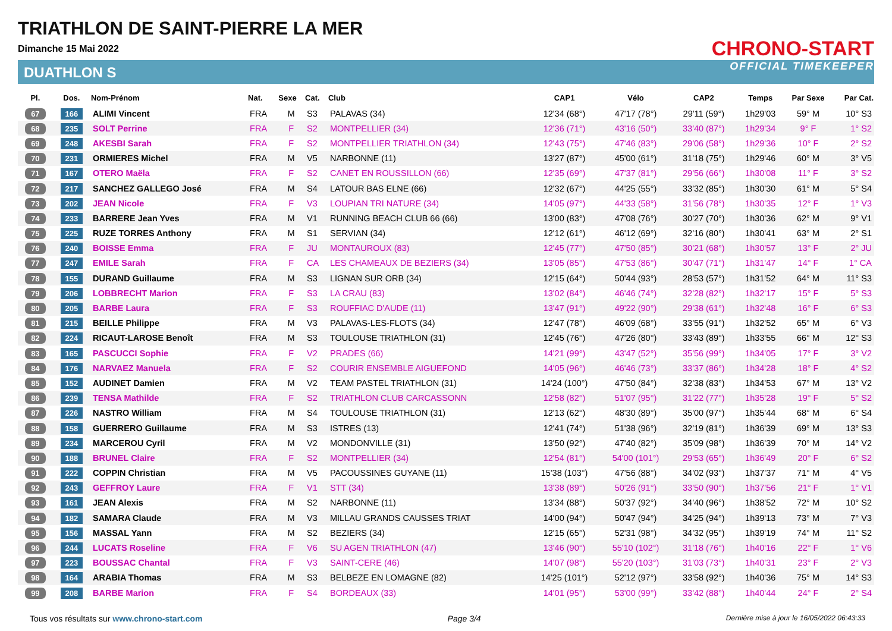TRIATHLON DE SAINT-PIERRE LA MER
Dimanche 15 Mai 2022
DUATHLON S
CHRONO-START
OFFICIAL TIMEKEEPER
| Pl. | Dos. | Nom-Prénom | Nat. | Sexe | Cat. | Club | CAP1 | Vélo | CAP2 | Temps | Par Sexe | Par Cat. |
| --- | --- | --- | --- | --- | --- | --- | --- | --- | --- | --- | --- | --- |
| 67 | 166 | ALIMI Vincent | FRA | M | S3 | PALAVAS (34) | 12'34 (68°) | 47'17 (78°) | 29'11 (59°) | 1h29'03 | 59° M | 10° S3 |
| 68 | 235 | SOLT Perrine | FRA | F | S2 | MONTPELLIER (34) | 12'36 (71°) | 43'16 (50°) | 33'40 (87°) | 1h29'34 | 9° F | 1° S2 |
| 69 | 248 | AKESBI Sarah | FRA | F | S2 | MONTPELLIER TRIATHLON (34) | 12'43 (75°) | 47'46 (83°) | 29'06 (58°) | 1h29'36 | 10° F | 2° S2 |
| 70 | 231 | ORMIERES Michel | FRA | M | V5 | NARBONNE (11) | 13'27 (87°) | 45'00 (61°) | 31'18 (75°) | 1h29'46 | 60° M | 3° V5 |
| 71 | 167 | OTERO Maëla | FRA | F | S2 | CANET EN ROUSSILLON (66) | 12'35 (69°) | 47'37 (81°) | 29'56 (66°) | 1h30'08 | 11° F | 3° S2 |
| 72 | 217 | SANCHEZ GALLEGO José | FRA | M | S4 | LATOUR BAS ELNE (66) | 12'32 (67°) | 44'25 (55°) | 33'32 (85°) | 1h30'30 | 61° M | 5° S4 |
| 73 | 202 | JEAN Nicole | FRA | F | V3 | LOUPIAN TRI NATURE (34) | 14'05 (97°) | 44'33 (58°) | 31'56 (78°) | 1h30'35 | 12° F | 1° V3 |
| 74 | 233 | BARRERE Jean Yves | FRA | M | V1 | RUNNING BEACH CLUB 66 (66) | 13'00 (83°) | 47'08 (76°) | 30'27 (70°) | 1h30'36 | 62° M | 9° V1 |
| 75 | 225 | RUZE TORRES Anthony | FRA | M | S1 | SERVIAN (34) | 12'12 (61°) | 46'12 (69°) | 32'16 (80°) | 1h30'41 | 63° M | 2° S1 |
| 76 | 240 | BOISSE Emma | FRA | F | JU | MONTAUROUX (83) | 12'45 (77°) | 47'50 (85°) | 30'21 (68°) | 1h30'57 | 13° F | 2° JU |
| 77 | 247 | EMILE Sarah | FRA | F | CA | LES CHAMEAUX DE BEZIERS (34) | 13'05 (85°) | 47'53 (86°) | 30'47 (71°) | 1h31'47 | 14° F | 1° CA |
| 78 | 155 | DURAND Guillaume | FRA | M | S3 | LIGNAN SUR ORB (34) | 12'15 (64°) | 50'44 (93°) | 28'53 (57°) | 1h31'52 | 64° M | 11° S3 |
| 79 | 206 | LOBBRECHT Marion | FRA | F | S3 | LA CRAU (83) | 13'02 (84°) | 46'46 (74°) | 32'28 (82°) | 1h32'17 | 15° F | 5° S3 |
| 80 | 205 | BARBE Laura | FRA | F | S3 | ROUFFIAC D'AUDE (11) | 13'47 (91°) | 49'22 (90°) | 29'38 (61°) | 1h32'48 | 16° F | 6° S3 |
| 81 | 215 | BEILLE Philippe | FRA | M | V3 | PALAVAS-LES-FLOTS (34) | 12'47 (78°) | 46'09 (68°) | 33'55 (91°) | 1h32'52 | 65° M | 6° V3 |
| 82 | 224 | RICAUT-LAROSE Benoît | FRA | M | S3 | TOULOUSE TRIATHLON (31) | 12'45 (76°) | 47'26 (80°) | 33'43 (89°) | 1h33'55 | 66° M | 12° S3 |
| 83 | 165 | PASCUCCI Sophie | FRA | F | V2 | PRADES (66) | 14'21 (99°) | 43'47 (52°) | 35'56 (99°) | 1h34'05 | 17° F | 3° V2 |
| 84 | 176 | NARVAEZ Manuela | FRA | F | S2 | COURIR ENSEMBLE AIGUEFOND | 14'05 (96°) | 46'46 (73°) | 33'37 (86°) | 1h34'28 | 18° F | 4° S2 |
| 85 | 152 | AUDINET Damien | FRA | M | V2 | TEAM PASTEL TRIATHLON (31) | 14'24 (100°) | 47'50 (84°) | 32'38 (83°) | 1h34'53 | 67° M | 13° V2 |
| 86 | 239 | TENSA Mathilde | FRA | F | S2 | TRIATHLON CLUB CARCASSONN | 12'58 (82°) | 51'07 (95°) | 31'22 (77°) | 1h35'28 | 19° F | 5° S2 |
| 87 | 226 | NASTRO William | FRA | M | S4 | TOULOUSE TRIATHLON (31) | 12'13 (62°) | 48'30 (89°) | 35'00 (97°) | 1h35'44 | 68° M | 6° S4 |
| 88 | 158 | GUERRERO Guillaume | FRA | M | S3 | ISTRES (13) | 12'41 (74°) | 51'38 (96°) | 32'19 (81°) | 1h36'39 | 69° M | 13° S3 |
| 89 | 234 | MARCEROU Cyril | FRA | M | V2 | MONDONVILLE (31) | 13'50 (92°) | 47'40 (82°) | 35'09 (98°) | 1h36'39 | 70° M | 14° V2 |
| 90 | 188 | BRUNEL Claire | FRA | F | S2 | MONTPELLIER (34) | 12'54 (81°) | 54'00 (101°) | 29'53 (65°) | 1h36'49 | 20° F | 6° S2 |
| 91 | 222 | COPPIN Christian | FRA | M | V5 | PACOUSSINES GUYANE (11) | 15'38 (103°) | 47'56 (88°) | 34'02 (93°) | 1h37'37 | 71° M | 4° V5 |
| 92 | 243 | GEFFROY Laure | FRA | F | V1 | STT (34) | 13'38 (89°) | 50'26 (91°) | 33'50 (90°) | 1h37'56 | 21° F | 1° V1 |
| 93 | 161 | JEAN Alexis | FRA | M | S2 | NARBONNE (11) | 13'34 (88°) | 50'37 (92°) | 34'40 (96°) | 1h38'52 | 72° M | 10° S2 |
| 94 | 182 | SAMARA Claude | FRA | M | V3 | MILLAU GRANDS CAUSSES TRIAT | 14'00 (94°) | 50'47 (94°) | 34'25 (94°) | 1h39'13 | 73° M | 7° V3 |
| 95 | 156 | MASSAL Yann | FRA | M | S2 | BEZIERS (34) | 12'15 (65°) | 52'31 (98°) | 34'32 (95°) | 1h39'19 | 74° M | 11° S2 |
| 96 | 244 | LUCATS Roseline | FRA | F | V6 | SU AGEN TRIATHLON (47) | 13'46 (90°) | 55'10 (102°) | 31'18 (76°) | 1h40'16 | 22° F | 1° V6 |
| 97 | 223 | BOUSSAC Chantal | FRA | F | V3 | SAINT-CERE (46) | 14'07 (98°) | 55'20 (103°) | 31'03 (73°) | 1h40'31 | 23° F | 2° V3 |
| 98 | 164 | ARABIA Thomas | FRA | M | S3 | BELBEZE EN LOMAGNE (82) | 14'25 (101°) | 52'12 (97°) | 33'58 (92°) | 1h40'36 | 75° M | 14° S3 |
| 99 | 208 | BARBE Marion | FRA | F | S4 | BORDEAUX (33) | 14'01 (95°) | 53'00 (99°) | 33'42 (88°) | 1h40'44 | 24° F | 2° S4 |
Tous vos résultats sur www.chrono-start.com Page 3/4 Dernière mise à jour le 16/05/2022 06:43:33